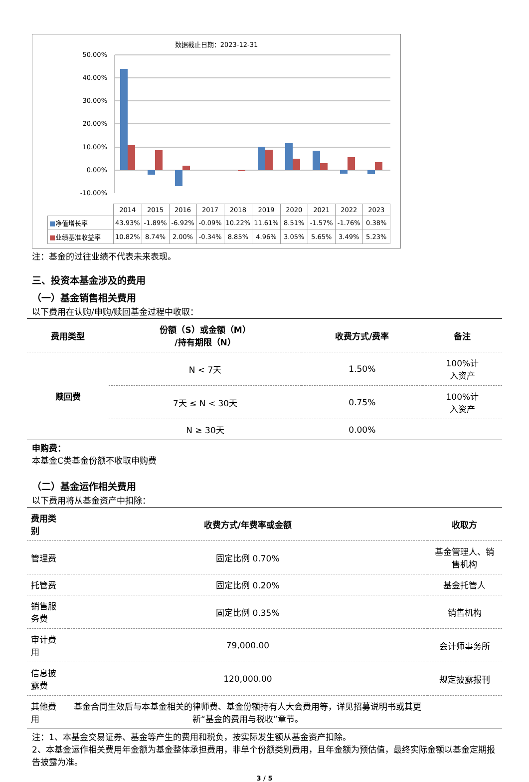数据截止日期：2023-12-31
50.00%
40.00%
30.00%
20.00%
10.00%
0.00%
-10.00%
| | 2014 | 2015 | 2016 | 2017 | 2018 | 2019 | 2020 | 2021 | 2022 | 2023 |
| ■ 净值增长率 | 43.93% | -1.89% | -6.92% | -0.09% | 10.22% | 11.61% | 8.51% | -1.57% | -1.76% | 0.38% |
| ■ 业绩基准收益率 | 10.82% | 8.74% | 2.00% | -0.34% | 8.85% | 4.96% | 3.05% | 5.65% | 3.49% | 5.23% |
注：基金的过往业绩不代表未来表现。
三、投资本基金涉及的费用
（一）基金销售相关费用
以下费用在认购/申购/赎回基金过程中收取：
| 费用类型 | 份额（S）或金额（M） /持有期限（N） | 收费方式/费率 | 备注 |
| --- | --- | --- | --- |
| 赎回费 | N < 7天 | 1.50% | 100%计 入资产 |
| | 7天 ≤ N < 30天 | 0.75% | 100%计 入资产 |
| | N ≥ 30天 | 0.00% | |
申购费：
本基金C类基金份额不收取申购费
（二）基金运作相关费用
以下费用将从基金资产中扣除：
| 费用类别 | 收费方式/年费率或金额 | 收取方 |
| --- | --- | --- |
| 管理费 | 固定比例 0.70% | 基金管理人、销售机构 |
| 托管费 | 固定比例 0.20% | 基金托管人 |
| 销售服务费 | 固定比例 0.35% | 销售机构 |
| 审计费用 | 79,000.00 | 会计师事务所 |
| 信息披露费 | 120,000.00 | 规定披露报刊 |
| 其他费用 | 基金合同生效后与本基金相关的律师费、基金份额持有人大会费用等，详见招募说明书或其更新“基金的费用与税收”章节。 | |
注：1、本基金交易证券、基金等产生的费用和税负，按实际发生额从基金资产扣除。
2、本基金运作相关费用年金额为基金整体承担费用，非单个份额类别费用，且年金额为预估值，最终实际金额以基金定期报告披露为准。
3 / 5